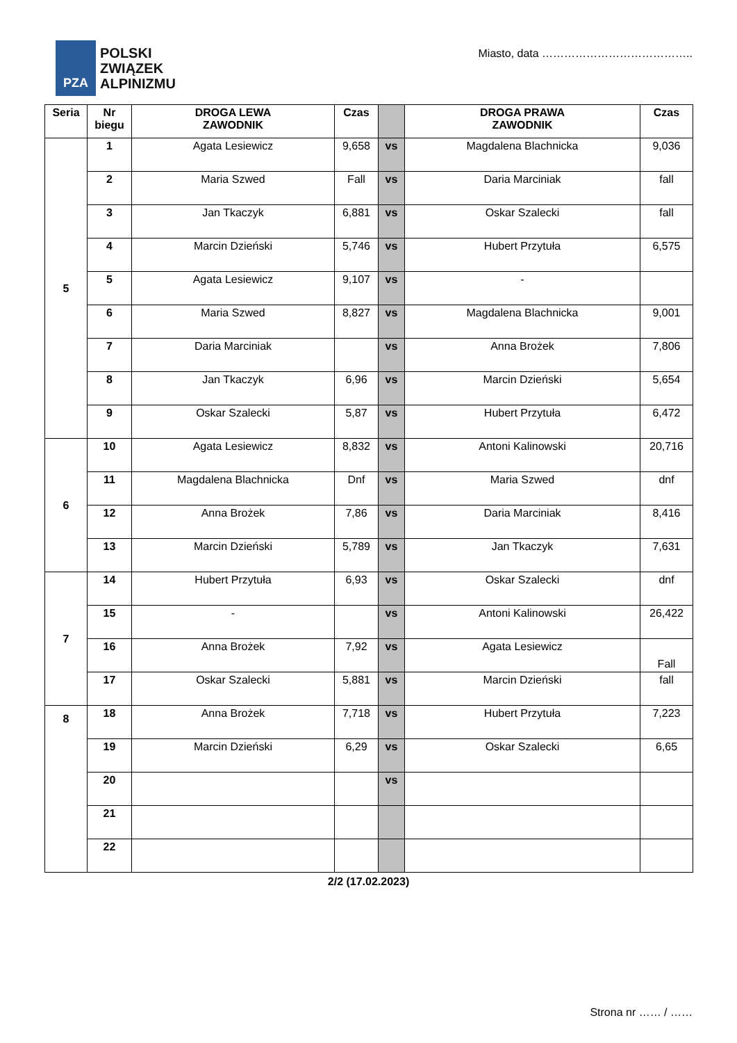PZA
POLSKI
ZWIĄZEK
ALPINIZMU
Miasto, data …………………………………..
| Seria | Nr biegu | DROGA LEWA ZAWODNIK | Czas | | DROGA PRAWA ZAWODNIK | Czas |
| --- | --- | --- | --- | --- | --- | --- |
| 5 | 1 | Agata Lesiewicz | 9,658 | vs | Magdalena Blachnicka | 9,036 |
| | 2 | Maria Szwed | Fall | vs | Daria Marciniak | fall |
| | 3 | Jan Tkaczyk | 6,881 | vs | Oskar Szalecki | fall |
| | 4 | Marcin Dzieński | 5,746 | vs | Hubert Przytuła | 6,575 |
| | 5 | Agata Lesiewicz | 9,107 | vs | - | |
| | 6 | Maria Szwed | 8,827 | vs | Magdalena Blachnicka | 9,001 |
| | 7 | Daria Marciniak | | vs | Anna Brożek | 7,806 |
| | 8 | Jan Tkaczyk | 6,96 | vs | Marcin Dzieński | 5,654 |
| | 9 | Oskar Szalecki | 5,87 | vs | Hubert Przytuła | 6,472 |
| 6 | 10 | Agata Lesiewicz | 8,832 | vs | Antoni Kalinowski | 20,716 |
| | 11 | Magdalena Blachnicka | Dnf | vs | Maria Szwed | dnf |
| | 12 | Anna Brożek | 7,86 | vs | Daria Marciniak | 8,416 |
| | 13 | Marcin Dzieński | 5,789 | vs | Jan Tkaczyk | 7,631 |
| 7 | 14 | Hubert Przytuła | 6,93 | vs | Oskar Szalecki | dnf |
| | 15 | - | | vs | Antoni Kalinowski | 26,422 |
| | 16 | Anna Brożek | 7,92 | vs | Agata Lesiewicz | Fall |
| | 17 | Oskar Szalecki | 5,881 | vs | Marcin Dzieński | fall |
| 8 | 18 | Anna Brożek | 7,718 | vs | Hubert Przytuła | 7,223 |
| | 19 | Marcin Dzieński | 6,29 | vs | Oskar Szalecki | 6,65 |
| | 20 | | | vs | | |
| | 21 | | | | | |
| | 22 | | | | | |
2/2 (17.02.2023)
Strona nr …… / ……